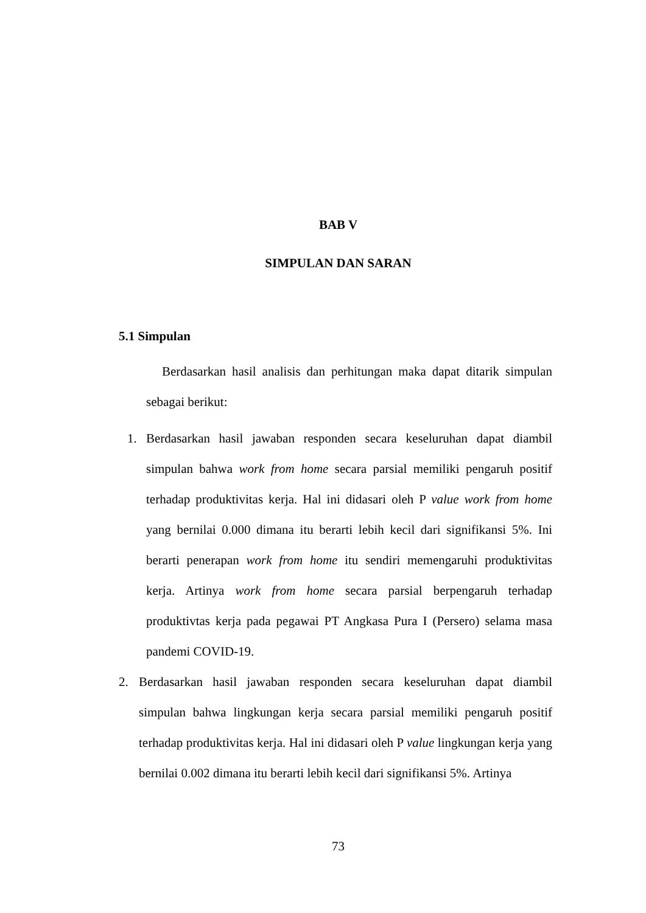BAB V
SIMPULAN DAN SARAN
5.1 Simpulan
Berdasarkan hasil analisis dan perhitungan maka dapat ditarik simpulan sebagai berikut:
1. Berdasarkan hasil jawaban responden secara keseluruhan dapat diambil simpulan bahwa work from home secara parsial memiliki pengaruh positif terhadap produktivitas kerja. Hal ini didasari oleh P value work from home yang bernilai 0.000 dimana itu berarti lebih kecil dari signifikansi 5%. Ini berarti penerapan work from home itu sendiri memengaruhi produktivitas kerja. Artinya work from home secara parsial berpengaruh terhadap produktivtas kerja pada pegawai PT Angkasa Pura I (Persero) selama masa pandemi COVID-19.
2. Berdasarkan hasil jawaban responden secara keseluruhan dapat diambil simpulan bahwa lingkungan kerja secara parsial memiliki pengaruh positif terhadap produktivitas kerja. Hal ini didasari oleh P value lingkungan kerja yang bernilai 0.002 dimana itu berarti lebih kecil dari signifikansi 5%. Artinya
73